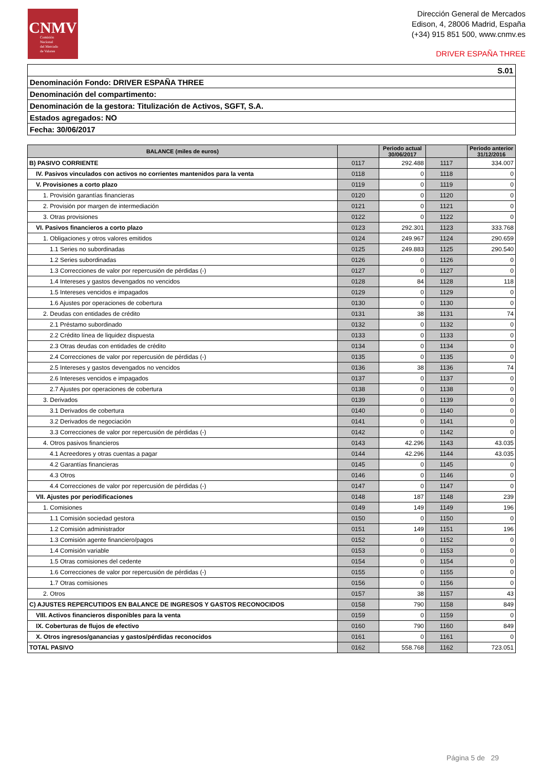CNMV
Comisión
Nacional
del Mercado
de Valores
Dirección General de Mercados
Edison, 4, 28006 Madrid, España
(+34) 915 851 500, www.cnmv.es
DRIVER ESPAÑA THREE
| S.01 |
| Denominación Fondo: DRIVER ESPAÑA THREE |
| Denominación del compartimento: |
| Denominación de la gestora: Titulización de Activos, SGFT, S.A. |
| Estados agregados: NO |
| Fecha: 30/06/2017 |
| BALANCE (miles de euros) | | Periodo actual 30/06/2017 | | Periodo anterior 31/12/2016 |
| --- | --- | --- | --- | --- |
| B) PASIVO CORRIENTE | 0117 | 292.488 | 1117 | 334.007 |
| IV. Pasivos vinculados con activos no corrientes mantenidos para la venta | 0118 | 0 | 1118 | 0 |
| V. Provisiones a corto plazo | 0119 | 0 | 1119 | 0 |
| 1. Provisión garantías financieras | 0120 | 0 | 1120 | 0 |
| 2. Provisión por margen de intermediación | 0121 | 0 | 1121 | 0 |
| 3. Otras provisiones | 0122 | 0 | 1122 | 0 |
| VI. Pasivos financieros a corto plazo | 0123 | 292.301 | 1123 | 333.768 |
| 1. Obligaciones y otros valores emitidos | 0124 | 249.967 | 1124 | 290.659 |
| 1.1 Series no subordinadas | 0125 | 249.883 | 1125 | 290.540 |
| 1.2 Series subordinadas | 0126 | 0 | 1126 | 0 |
| 1.3 Correcciones de valor por repercusión de pérdidas (-) | 0127 | 0 | 1127 | 0 |
| 1.4 Intereses y gastos devengados no vencidos | 0128 | 84 | 1128 | 118 |
| 1.5 Intereses vencidos e impagados | 0129 | 0 | 1129 | 0 |
| 1.6 Ajustes por operaciones de cobertura | 0130 | 0 | 1130 | 0 |
| 2. Deudas con entidades de crédito | 0131 | 38 | 1131 | 74 |
| 2.1 Préstamo subordinado | 0132 | 0 | 1132 | 0 |
| 2.2 Crédito línea de liquidez dispuesta | 0133 | 0 | 1133 | 0 |
| 2.3 Otras deudas con entidades de crédito | 0134 | 0 | 1134 | 0 |
| 2.4 Correcciones de valor por repercusión de pérdidas (-) | 0135 | 0 | 1135 | 0 |
| 2.5 Intereses y gastos devengados no vencidos | 0136 | 38 | 1136 | 74 |
| 2.6 Intereses vencidos e impagados | 0137 | 0 | 1137 | 0 |
| 2.7 Ajustes por operaciones de cobertura | 0138 | 0 | 1138 | 0 |
| 3. Derivados | 0139 | 0 | 1139 | 0 |
| 3.1 Derivados de cobertura | 0140 | 0 | 1140 | 0 |
| 3.2 Derivados de negociación | 0141 | 0 | 1141 | 0 |
| 3.3 Correcciones de valor por repercusión de pérdidas (-) | 0142 | 0 | 1142 | 0 |
| 4. Otros pasivos financieros | 0143 | 42.296 | 1143 | 43.035 |
| 4.1 Acreedores y otras cuentas a pagar | 0144 | 42.296 | 1144 | 43.035 |
| 4.2 Garantías financieras | 0145 | 0 | 1145 | 0 |
| 4.3 Otros | 0146 | 0 | 1146 | 0 |
| 4.4 Correcciones de valor por repercusión de pérdidas (-) | 0147 | 0 | 1147 | 0 |
| VII. Ajustes por periodificaciones | 0148 | 187 | 1148 | 239 |
| 1. Comisiones | 0149 | 149 | 1149 | 196 |
| 1.1 Comisión sociedad gestora | 0150 | 0 | 1150 | 0 |
| 1.2 Comisión administrador | 0151 | 149 | 1151 | 196 |
| 1.3 Comisión agente financiero/pagos | 0152 | 0 | 1152 | 0 |
| 1.4 Comisión variable | 0153 | 0 | 1153 | 0 |
| 1.5 Otras comisiones del cedente | 0154 | 0 | 1154 | 0 |
| 1.6 Correcciones de valor por repercusión de pérdidas (-) | 0155 | 0 | 1155 | 0 |
| 1.7 Otras comisiones | 0156 | 0 | 1156 | 0 |
| 2. Otros | 0157 | 38 | 1157 | 43 |
| C) AJUSTES REPERCUTIDOS EN BALANCE DE INGRESOS Y GASTOS RECONOCIDOS | 0158 | 790 | 1158 | 849 |
| VIII. Activos financieros disponibles para la venta | 0159 | 0 | 1159 | 0 |
| IX. Coberturas de flujos de efectivo | 0160 | 790 | 1160 | 849 |
| X. Otros ingresos/ganancias y gastos/pérdidas reconocidos | 0161 | 0 | 1161 | 0 |
| TOTAL PASIVO | 0162 | 558.768 | 1162 | 723.051 |
Página 5 de 29